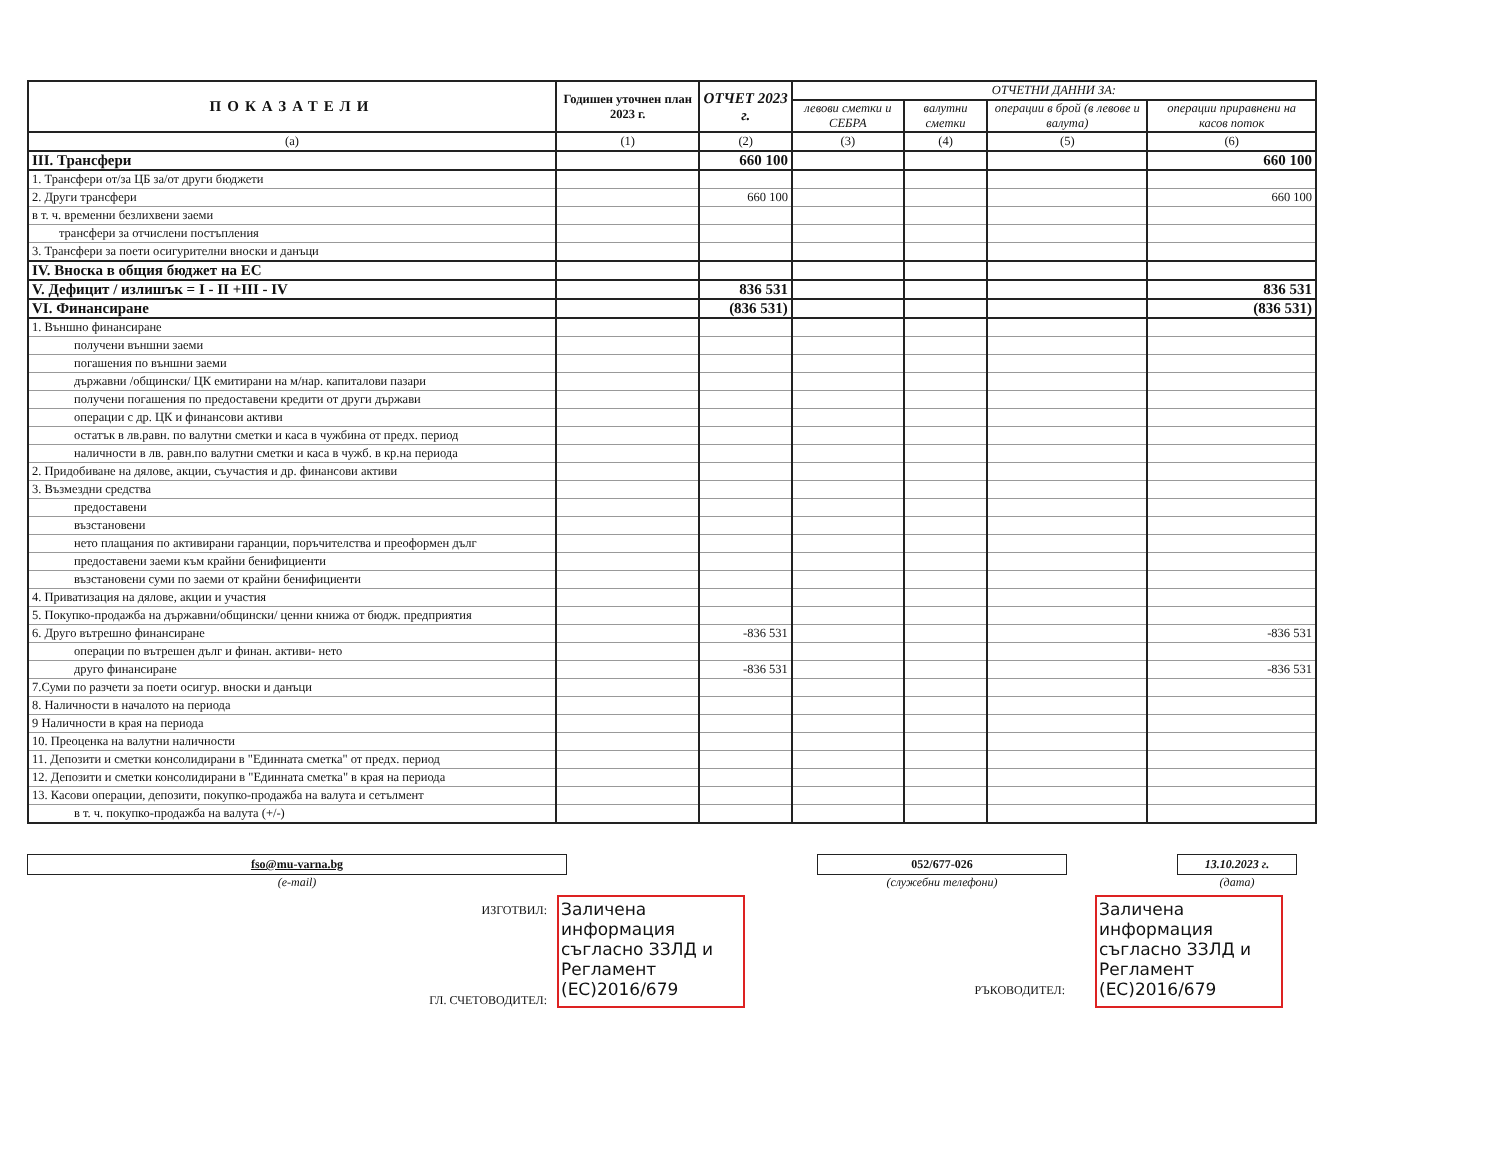| ПОКАЗАТЕЛИ | Годишен уточнен план 2023 г. | ОТЧЕТ 2023 г. | ОТЧЕТНИ ДАННИ ЗА: | | | |
| --- | --- | --- | --- | --- | --- | --- |
| | | | левови сметки и СЕБРА | валутни сметки | операции в брой (в левове и валута) | операции приравнени на касов поток |
| (a) | (1) | (2) | (3) | (4) | (5) | (6) |
| III. Трансфери | | 660 100 | | | | 660 100 |
| 1. Трансфери от/за ЦБ за/от други бюджети | | | | | | |
| 2. Други трансфери | | 660 100 | | | | 660 100 |
| в т. ч. временни безлихвени заеми | | | | | | |
| трансфери за отчислени постъпления | | | | | | |
| 3. Трансфери за поети осигурителни вноски и данъци | | | | | | |
| IV. Вноска в общия бюджет на ЕС | | | | | | |
| V. Дефицит / излишък = I - II +III - IV | | 836 531 | | | | 836 531 |
| VI. Финансиране | | (836 531) | | | | (836 531) |
| 1. Външно финансиране | | | | | | |
| получени външни заеми | | | | | | |
| погашения по външни заеми | | | | | | |
| държавни /общински/ ЦК емитирани на м/нар. капиталови пазари | | | | | | |
| получени погашения по предоставени кредити от други държави | | | | | | |
| операции с др. ЦК и финансови активи | | | | | | |
| остатък в лв.равн. по валутни сметки и каса в чужбина от предх. период | | | | | | |
| наличности в лв. равн.по валутни сметки и каса в чужб. в кр.на периода | | | | | | |
| 2. Придобиване на дялове, акции, съучастия и др. финансови активи | | | | | | |
| 3. Възмездни средства | | | | | | |
| предоставени | | | | | | |
| възстановени | | | | | | |
| нето плащания по активирани гаранции, поръчителства и преоформен дълг | | | | | | |
| предоставени заеми към крайни бенифициенти | | | | | | |
| възстановени суми по заеми от крайни бенифициенти | | | | | | |
| 4. Приватизация на дялове, акции и участия | | | | | | |
| 5. Покупко-продажба на държавни/общински/ ценни книжа от бюдж. предприятия | | | | | | |
| 6. Друго вътрешно финансиране | | -836 531 | | | | -836 531 |
| операции по вътрешен дълг и финан. активи- нето | | | | | | |
| друго финансиране | | -836 531 | | | | -836 531 |
| 7.Суми по разчети за поети осигур. вноски и данъци | | | | | | |
| 8. Наличности в началото на периода | | | | | | |
| 9 Наличности в края на периода | | | | | | |
| 10. Преоценка на валутни наличности | | | | | | |
| 11. Депозити и сметки консолидирани в "Единната сметка" от предх. период | | | | | | |
| 12. Депозити и сметки консолидирани в "Единната сметка" в края на периода | | | | | | |
| 13. Касови операции, депозити, покупко-продажба на валута и сетълмент | | | | | | |
| в т. ч. покупко-продажба на валута (+/-) | | | | | | |
fso@mu-varna.bg
(e-mail)
052/677-026
(служебни телефони)
13.10.2023 г.
(дата)
ИЗГОТВИЛ:
ГЛ. СЧЕТОВОДИТЕЛ:
Заличена информация съгласно ЗЗЛД и Регламент (ЕС)2016/679
РЪКОВОДИТЕЛ:
Заличена информация съгласно ЗЗЛД и Регламент (ЕС)2016/679